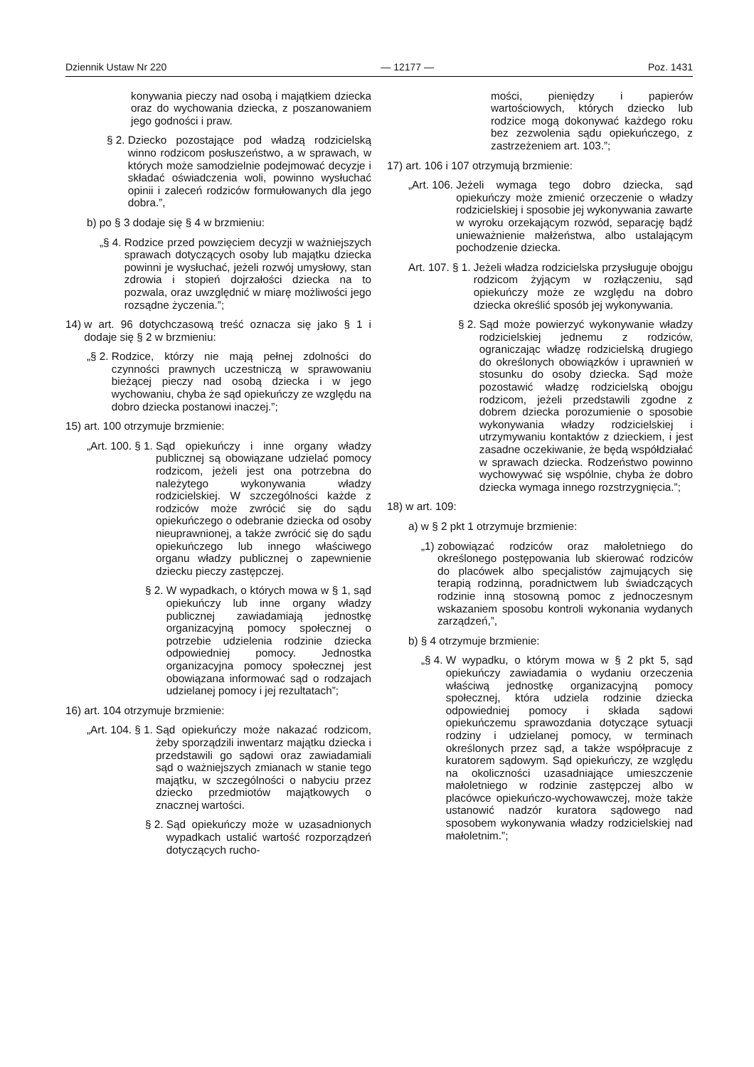Dziennik Ustaw Nr 220 — 12177 — Poz. 1431
konywania pieczy nad osobą i majątkiem dziecka oraz do wychowania dziecka, z poszanowaniem jego godności i praw.
§ 2. Dziecko pozostające pod władzą rodzicielską winno rodzicom posłuszeństwo, a w sprawach, w których może samodzielnie podejmować decyzje i składać oświadczenia woli, powinno wysłuchać opinii i zaleceń rodziców formułowanych dla jego dobra.”,
b) po § 3 dodaje się § 4 w brzmieniu:
„§ 4. Rodzice przed powzięciem decyzji w ważniejszych sprawach dotyczących osoby lub majątku dziecka powinni je wysłuchać, jeżeli rozwój umysłowy, stan zdrowia i stopień dojrzałości dziecka na to pozwala, oraz uwzględnić w miarę możliwości jego rozsądne życzenia.”;
14) w art. 96 dotychczasową treść oznacza się jako § 1 i dodaje się § 2 w brzmieniu:
„§ 2. Rodzice, którzy nie mają pełnej zdolności do czynności prawnych uczestniczą w sprawowaniu bieżącej pieczy nad osobą dziecka i w jego wychowaniu, chyba że sąd opiekuńczy ze względu na dobro dziecka postanowi inaczej.”;
15) art. 100 otrzymuje brzmienie:
„Art. 100. § 1. Sąd opiekuńczy i inne organy władzy publicznej są obowiązane udzielać pomocy rodzicom, jeżeli jest ona potrzebna do należytego wykonywania władzy rodzicielskiej. W szczególności każde z rodziców może zwrócić się do sądu opiekuńczego o odebranie dziecka od osoby nieuprawnionej, a także zwrócić się do sądu opiekuńczego lub innego właściwego organu władzy publicznej o zapewnienie dziecku pieczy zastępczej.
§ 2. W wypadkach, o których mowa w § 1, sąd opiekuńczy lub inne organy władzy publicznej zawiadamiają jednostkę organizacyjną pomocy społecznej o potrzebie udzielenia rodzinie dziecka odpowiedniej pomocy. Jednostka organizacyjna pomocy społecznej jest obowiązana informować sąd o rodzajach udzielanej pomocy i jej rezultatach”;
16) art. 104 otrzymuje brzmienie:
„Art. 104. § 1. Sąd opiekuńczy może nakazać rodzicom, żeby sporządzili inwentarz majątku dziecka i przedstawili go sądowi oraz zawiadamiali sąd o ważniejszych zmianach w stanie tego majątku, w szczególności o nabyciu przez dziecko przedmiotów majątkowych o znacznej wartości.
§ 2. Sąd opiekuńczy może w uzasadnionych wypadkach ustalić wartość rozporządzeń dotyczących rucho-
mości, pieniędzy i papierów wartościowych, których dziecko lub rodzice mogą dokonywać każdego roku bez zezwolenia sądu opiekuńczego, z zastrzeżeniem art. 103.”;
17) art. 106 i 107 otrzymują brzmienie:
„Art. 106. Jeżeli wymaga tego dobro dziecka, sąd opiekuńczy może zmienić orzeczenie o władzy rodzicielskiej i sposobie jej wykonywania zawarte w wyroku orzekającym rozwód, separację bądź unieważnienie małżeństwa, albo ustalającym pochodzenie dziecka.
Art. 107. § 1. Jeżeli władza rodzicielska przysługuje obojgu rodzicom żyjącym w rozłączeniu, sąd opiekuńczy może ze względu na dobro dziecka określić sposób jej wykonywania.
§ 2. Sąd może powierzyć wykonywanie władzy rodzicielskiej jednemu z rodziców, ograniczając władzę rodzicielską drugiego do określonych obowiązków i uprawnień w stosunku do osoby dziecka. Sąd może pozostawić władzę rodzicielską obojgu rodzicom, jeżeli przedstawili zgodne z dobrem dziecka porozumienie o sposobie wykonywania władzy rodzicielskiej i utrzymywaniu kontaktów z dzieckiem, i jest zasadne oczekiwanie, że będą współdziałać w sprawach dziecka. Rodzeństwo powinno wychowywać się wspólnie, chyba że dobro dziecka wymaga innego rozstrzygnięcia.”;
18) w art. 109:
a) w § 2 pkt 1 otrzymuje brzmienie:
„1) zobowiązać rodziców oraz małoletniego do określonego postępowania lub skierować rodziców do placówek albo specjalistów zajmujących się terapią rodzinną, poradnictwem lub świadczących rodzinie inną stosowną pomoc z jednoczesnym wskazaniem sposobu kontroli wykonania wydanych zarządzeń,”,
b) § 4 otrzymuje brzmienie:
„§ 4. W wypadku, o którym mowa w § 2 pkt 5, sąd opiekuńczy zawiadamia o wydaniu orzeczenia właściwą jednostkę organizacyjną pomocy społecznej, która udziela rodzinie dziecka odpowiedniej pomocy i składa sądowi opiekuńczemu sprawozdania dotyczące sytuacji rodziny i udzielanej pomocy, w terminach określonych przez sąd, a także współpracuje z kuratorem sądowym. Sąd opiekuńczy, ze względu na okoliczności uzasadniające umieszczenie małoletniego w rodzinie zastępczej albo w placówce opiekuńczo-wychowawczej, może także ustanowić nadzór kuratora sądowego nad sposobem wykonywania władzy rodzicielskiej nad małoletnim.”;